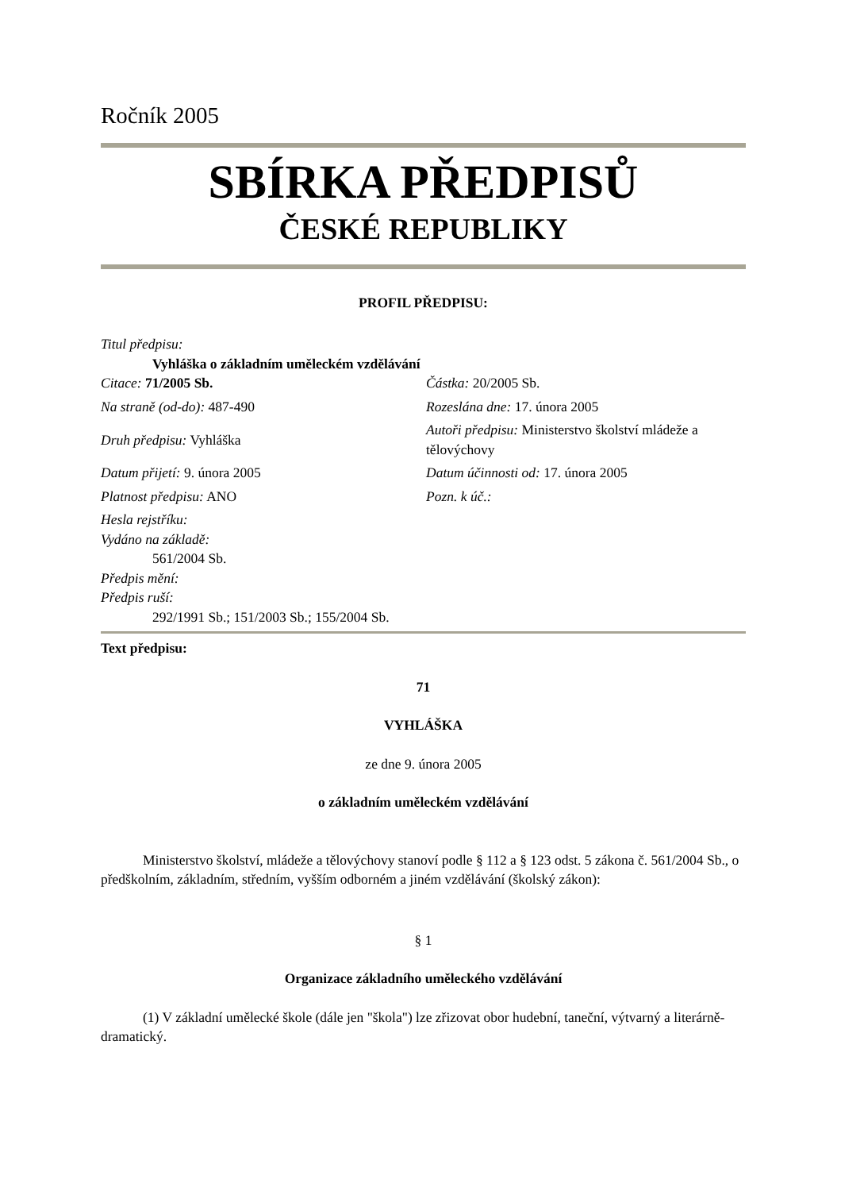Ročník 2005
SBÍRKA PŘEDPISŮ
ČESKÉ REPUBLIKY
PROFIL PŘEDPISU:
Titul předpisu:
Vyhláška o základním uměleckém vzdělávání
Citace: 71/2005 Sb. Částka: 20/2005 Sb.
Na straně (od-do): 487-490 Rozeslána dne: 17. února 2005
Druh předpisu: Vyhláška
Autoři předpisu: Ministerstvo školství mládeže a tělovýchovy
Datum přijetí: 9. února 2005
Datum účinnosti od: 17. února 2005
Platnost předpisu: ANO Pozn. k úč.:
Hesla rejstříku:
Vydáno na základě:
561/2004 Sb.
Předpis mění:
Předpis ruší:
292/1991 Sb.; 151/2003 Sb.; 155/2004 Sb.
Text předpisu:
71
VYHLÁŠKA
ze dne 9. února 2005
o základním uměleckém vzdělávání
Ministerstvo školství, mládeže a tělovýchovy stanoví podle § 112 a § 123 odst. 5 zákona č. 561/2004 Sb., o předškolním, základním, středním, vyšším odborném a jiném vzdělávání (školský zákon):
§ 1
Organizace základního uměleckého vzdělávání
(1) V základní umělecké škole (dále jen "škola") lze zřizovat obor hudební, taneční, výtvarný a literárně-dramatický.